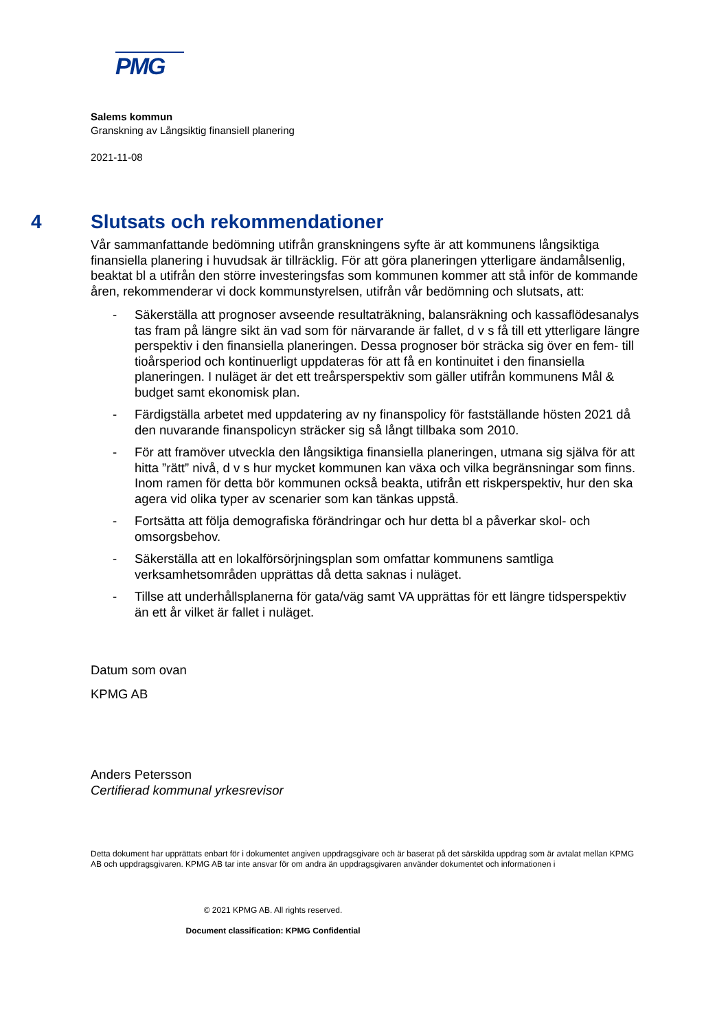PMG
Salems kommun
Granskning av Långsiktig finansiell planering
2021-11-08
4 Slutsats och rekommendationer
Vår sammanfattande bedömning utifrån granskningens syfte är att kommunens långsiktiga finansiella planering i huvudsak är tillräcklig. För att göra planeringen ytterligare ändamålsenlig, beaktat bl a utifrån den större investeringsfas som kommunen kommer att stå inför de kommande åren, rekommenderar vi dock kommunstyrelsen, utifrån vår bedömning och slutsats, att:
- Säkerställa att prognoser avseende resultaträkning, balansräkning och kassaflödesanalys tas fram på längre sikt än vad som för närvarande är fallet, d v s få till ett ytterligare längre perspektiv i den finansiella planeringen. Dessa prognoser bör sträcka sig över en fem- till tioårsperiod och kontinuerligt uppdateras för att få en kontinuitet i den finansiella planeringen. I nuläget är det ett treårsperspektiv som gäller utifrån kommunens Mål & budget samt ekonomisk plan.
- Färdigställa arbetet med uppdatering av ny finanspolicy för fastställande hösten 2021 då den nuvarande finanspolicyn sträcker sig så långt tillbaka som 2010.
- För att framöver utveckla den långsiktiga finansiella planeringen, utmana sig själva för att hitta ”rätt” nivå, d v s hur mycket kommunen kan växa och vilka begränsningar som finns. Inom ramen för detta bör kommunen också beakta, utifrån ett riskperspektiv, hur den ska agera vid olika typer av scenarier som kan tänkas uppstå.
- Fortsätta att följa demografiska förändringar och hur detta bl a påverkar skol- och omsorgsbehov.
- Säkerställa att en lokalförsörjningsplan som omfattar kommunens samtliga verksamhetsområden upprättas då detta saknas i nuläget.
- Tillse att underhållsplanerna för gata/väg samt VA upprättas för ett längre tidsperspektiv än ett år vilket är fallet i nuläget.
Datum som ovan
KPMG AB
Anders Petersson
Certifierad kommunal yrkesrevisor
Detta dokument har upprättats enbart för i dokumentet angiven uppdragsgivare och är baserat på det särskilda uppdrag som är avtalat mellan KPMG AB och uppdragsgivaren. KPMG AB tar inte ansvar för om andra än uppdragsgivaren använder dokumentet och informationen i
© 2021 KPMG AB. All rights reserved.
Document classification: KPMG Confidential